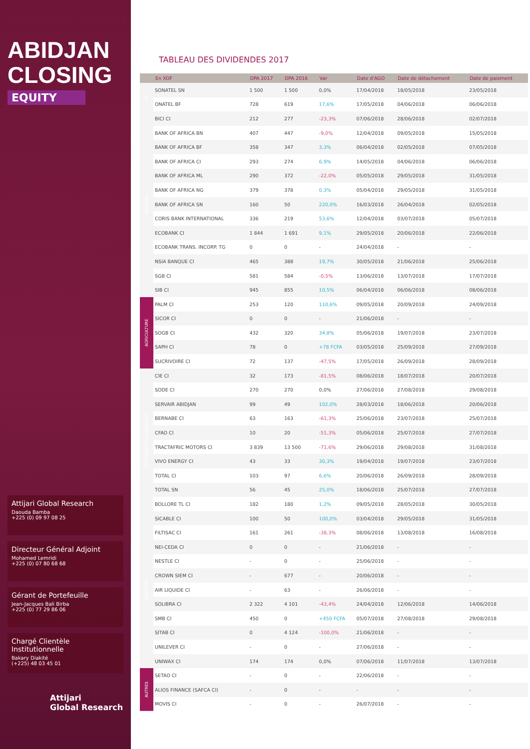ABIDJAN
CLOSING
EQUITY
Attijari Global Research
Daouda Bamba
+225 (0) 09 97 08 25
Directeur Général Adjoint
Mohamed Lemridi
+225 (0) 07 80 68 68
Gérant de Portefeuille
Jean-Jacques Bali Birba
+225 (0) 77 29 86 06
Chargé Clientèle Institutionnelle
Bakary Diakité
(+225) 48 03 45 01
Attijari
Global Research
TABLEAU DES DIVIDENDES 2017
| | En XOF | DPA 2017 | DPA 2016 | Var | Date d'AGO | Date de détachement | Date de paiement |
| --- | --- | --- | --- | --- | --- | --- | --- |
| TEL. | SONATEL SN | 1 500 | 1 500 | 0,0% | 17/04/2018 | 18/05/2018 | 23/05/2018 |
| | ONATEL BF | 728 | 619 | 17,6% | 17/05/2018 | 04/06/2018 | 06/06/2018 |
| BANQUES | BICI CI | 212 | 277 | -23,3% | 07/06/2018 | 28/06/2018 | 02/07/2018 |
| | BANK OF AFRICA BN | 407 | 447 | -9,0% | 12/04/2018 | 09/05/2018 | 15/05/2018 |
| | BANK OF AFRICA BF | 358 | 347 | 3,3% | 06/04/2018 | 02/05/2018 | 07/05/2018 |
| | BANK OF AFRICA CI | 293 | 274 | 6,9% | 14/05/2018 | 04/06/2018 | 06/06/2018 |
| | BANK OF AFRICA ML | 290 | 372 | -22,0% | 05/05/2018 | 29/05/2018 | 31/05/2018 |
| | BANK OF AFRICA NG | 379 | 378 | 0,3% | 05/04/2018 | 29/05/2018 | 31/05/2018 |
| | BANK OF AFRICA SN | 160 | 50 | 220,0% | 16/03/2018 | 26/04/2018 | 02/05/2018 |
| | CORIS BANK INTERNATIONAL | 336 | 219 | 53,6% | 12/04/2018 | 03/07/2018 | 05/07/2018 |
| | ECOBANK CI | 1 844 | 1 691 | 9,1% | 29/05/2018 | 20/06/2018 | 22/06/2018 |
| | ECOBANK TRANS. INCORP. TG | 0 | 0 | - | 24/04/2018 | - | - |
| | NSIA BANQUE CI | 465 | 388 | 19,7% | 30/05/2018 | 21/06/2018 | 25/06/2018 |
| | SGB CI | 581 | 584 | -0,5% | 13/06/2018 | 13/07/2018 | 17/07/2018 |
| | SIB CI | 945 | 855 | 10,5% | 06/04/2018 | 06/06/2018 | 08/06/2018 |
| AGRICULTURE | PALM CI | 253 | 120 | 110,6% | 09/05/2018 | 20/09/2018 | 24/09/2018 |
| | SICOR CI | 0 | 0 | - | 21/06/2018 | - | - |
| | SOGB CI | 432 | 320 | 34,8% | 05/06/2018 | 19/07/2018 | 23/07/2018 |
| | SAPH CI | 78 | 0 | +78 FCFA | 03/05/2018 | 25/09/2018 | 27/09/2018 |
| | SUCRIVOIRE CI | 72 | 137 | -47,5% | 17/05/2018 | 26/09/2018 | 28/09/2018 |
| DISTRIBUTION & SERVICES | CIE CI | 32 | 173 | -81,5% | 08/06/2018 | 18/07/2018 | 20/07/2018 |
| | SODE CI | 270 | 270 | 0,0% | 27/06/2018 | 27/08/2018 | 29/08/2018 |
| | SERVAIR ABIDJAN | 99 | 49 | 102,0% | 28/03/2018 | 18/06/2018 | 20/06/2018 |
| | BERNABE CI | 63 | 163 | -61,3% | 25/06/2018 | 23/07/2018 | 25/07/2018 |
| | CFAO CI | 10 | 20 | -51,3% | 05/06/2018 | 25/07/2018 | 27/07/2018 |
| | TRACTAFRIC MOTORS CI | 3 839 | 13 500 | -71,6% | 29/06/2018 | 29/08/2018 | 31/08/2018 |
| | VIVO ENERGY CI | 43 | 33 | 30,3% | 19/04/2018 | 19/07/2018 | 23/07/2018 |
| | TOTAL CI | 103 | 97 | 6,6% | 20/06/2018 | 26/09/2018 | 28/09/2018 |
| | TOTAL SN | 56 | 45 | 25,0% | 18/06/2018 | 25/07/2018 | 27/07/2018 |
| | BOLLORE TL CI | 182 | 180 | 1,2% | 09/05/2018 | 28/05/2018 | 30/05/2018 |
| INDUSTRIE | SICABLE CI | 100 | 50 | 100,0% | 03/04/2018 | 29/05/2018 | 31/05/2018 |
| | FILTISAC CI | 161 | 261 | -38,3% | 08/06/2018 | 13/08/2018 | 16/08/2018 |
| | NEI-CEDA CI | 0 | 0 | - | 21/06/2018 | - | - |
| | NESTLE CI | - | 0 | - | 25/06/2018 | - | - |
| | CROWN SIEM CI | - | 677 | - | 20/06/2018 | - | - |
| | AIR LIQUIDE CI | - | 63 | - | 26/06/2018 | - | - |
| | SOLIBRA CI | 2 322 | 4 101 | -43,4% | 24/04/2018 | 12/06/2018 | 14/06/2018 |
| | SMB CI | 450 | 0 | +450 FCFA | 05/07/2018 | 27/08/2018 | 29/08/2018 |
| | SITAB CI | 0 | 4 124 | -100,0% | 21/06/2018 | - | - |
| | UNILEVER CI | - | 0 | - | 27/06/2018 | - | - |
| | UNIWAX CI | 174 | 174 | 0,0% | 07/06/2018 | 11/07/2018 | 13/07/2018 |
| AUTRES | SETAO CI | - | 0 | - | 22/06/2018 | - | - |
| | ALIOS FINANCE (SAFCA CI) | - | 0 | - | - | - | - |
| | MOVIS CI | - | 0 | - | 26/07/2018 | - | - |